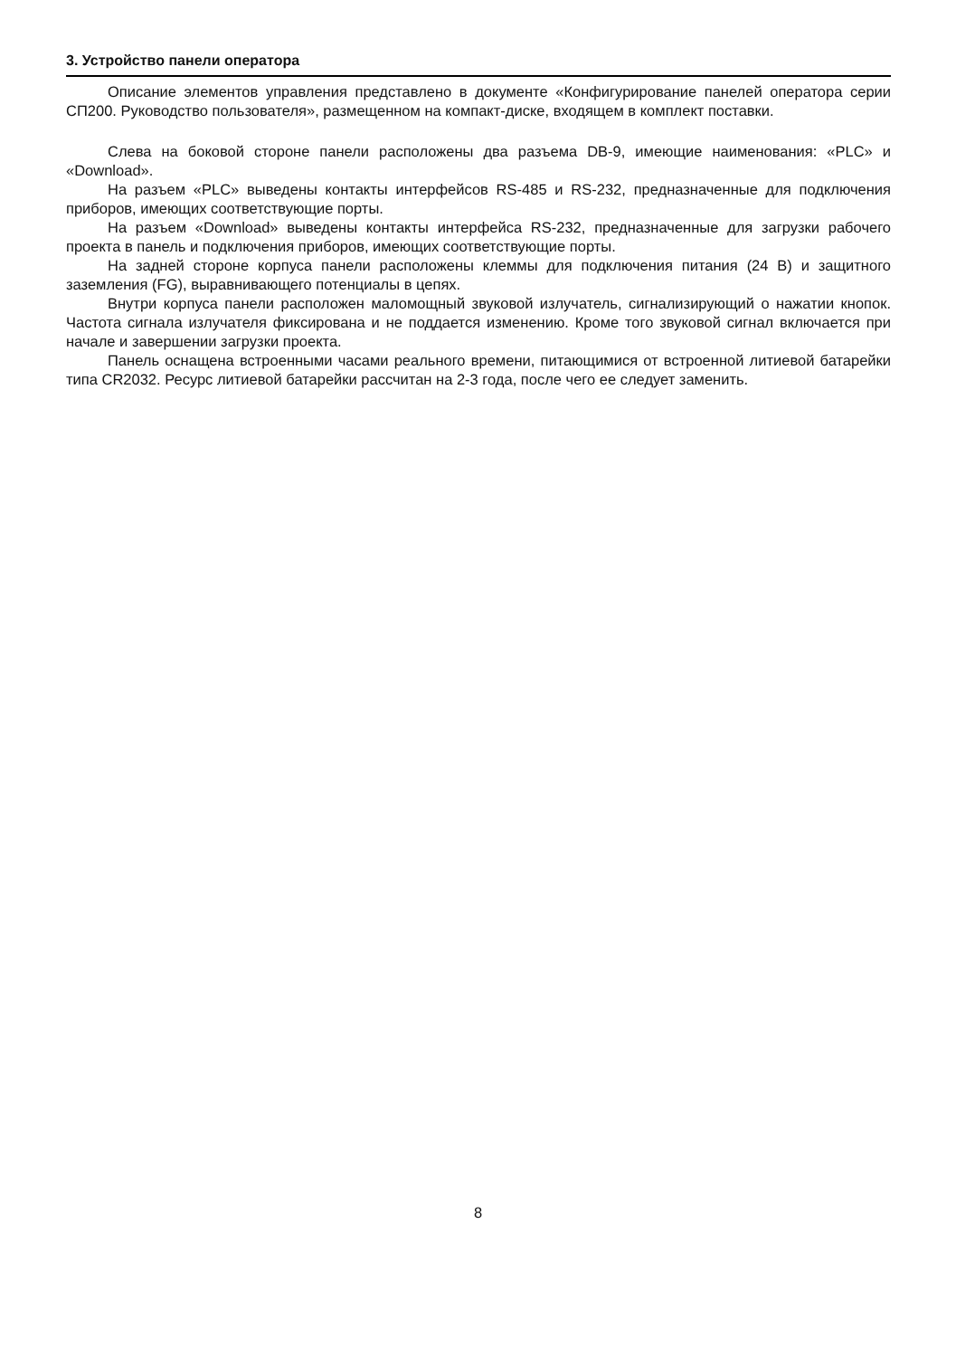3. Устройство панели оператора
Описание элементов управления представлено в документе «Конфигурирование панелей оператора серии СП200. Руководство пользователя», размещенном на компакт-диске, входящем в комплект поставки.
Слева на боковой стороне панели расположены два разъема DB-9, имеющие наименования: «PLC» и «Download».
На разъем «PLC» выведены контакты интерфейсов RS-485 и RS-232, предназначенные для подключения приборов, имеющих соответствующие порты.
На разъем «Download» выведены контакты интерфейса RS-232, предназначенные для загрузки рабочего проекта в панель и подключения приборов, имеющих соответствующие порты.
На задней стороне корпуса панели расположены клеммы для подключения питания (24 В) и защитного заземления (FG), выравнивающего потенциалы в цепях.
Внутри корпуса панели расположен маломощный звуковой излучатель, сигнализирующий о нажатии кнопок. Частота сигнала излучателя фиксирована и не поддается изменению. Кроме того звуковой сигнал включается при начале и завершении загрузки проекта.
Панель оснащена встроенными часами реального времени, питающимися от встроенной литиевой батарейки типа CR2032. Ресурс литиевой батарейки рассчитан на 2-3 года, после чего ее следует заменить.
8